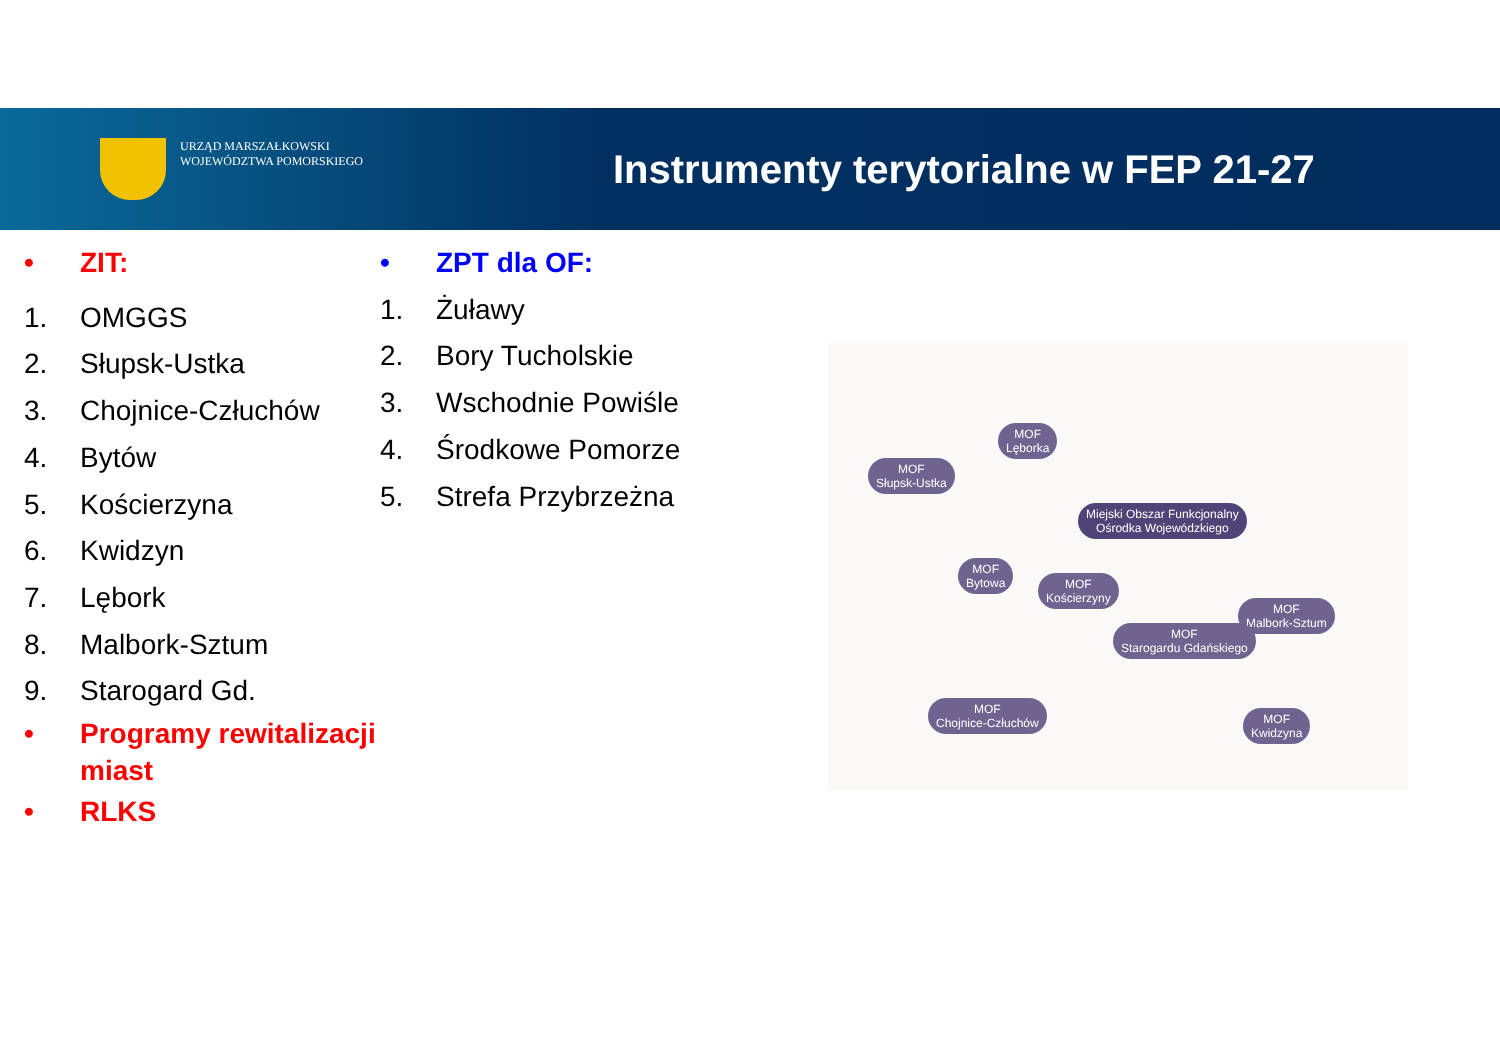URZĄD MARSZAŁKOWSKI
WOJEWÓDZTWA POMORSKIEGO
Instrumenty terytorialne w FEP 21-27
• ZIT:
1. OMGGS
2. Słupsk-Ustka
3. Chojnice-Człuchów
4. Bytów
5. Kościerzyna
6. Kwidzyn
7. Lębork
8. Malbork-Sztum
9. Starogard Gd.
• Programy rewitalizacji
miast
• RLKS
• ZPT dla OF:
1. Żuławy
2. Bory Tucholskie
3. Wschodnie Powiśle
4. Środkowe Pomorze
5. Strefa Przybrzeżna
MOF
Lęborka
MOF
Słupsk-Ustka
Miejski Obszar Funkcjonalny
Ośrodka Wojewódzkiego
MOF
Bytowa
MOF
Kościerzyny
MOF
Malbork-Sztum
MOF
Starogardu Gdańskiego
MOF
Chojnice-Człuchów
MOF
Kwidzyna